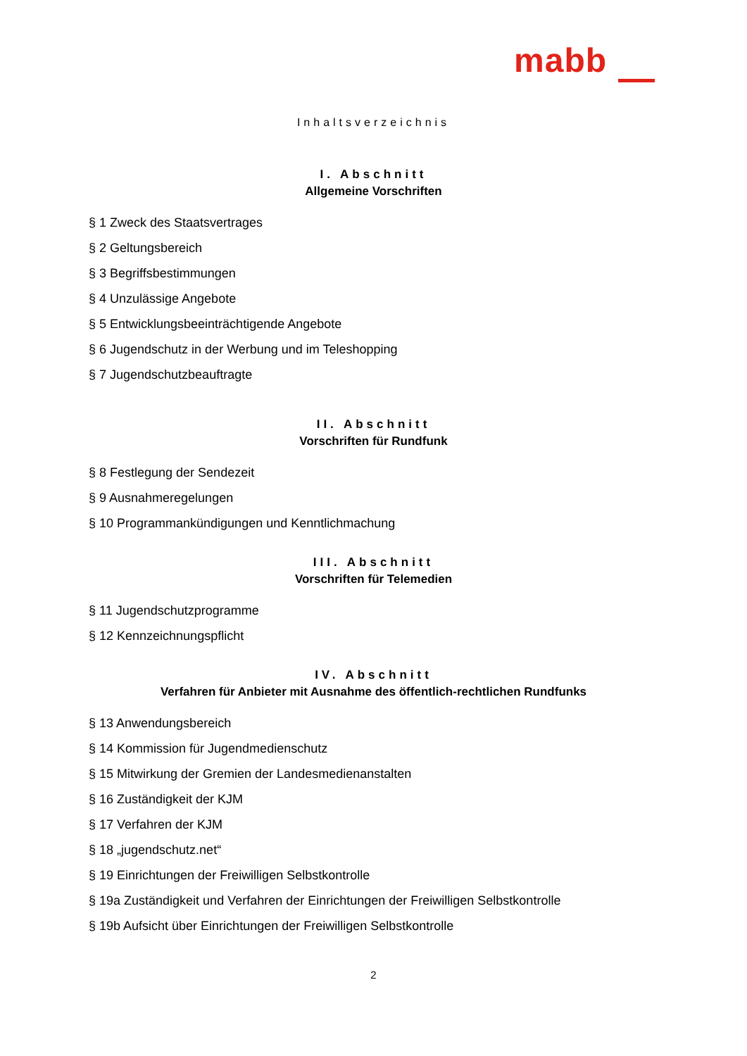mabb
Inhaltsverzeichnis
I. Abschnitt
Allgemeine Vorschriften
§ 1 Zweck des Staatsvertrages
§ 2 Geltungsbereich
§ 3 Begriffsbestimmungen
§ 4 Unzulässige Angebote
§ 5 Entwicklungsbeeinträchtigende Angebote
§ 6 Jugendschutz in der Werbung und im Teleshopping
§ 7 Jugendschutzbeauftragte
II. Abschnitt
Vorschriften für Rundfunk
§ 8 Festlegung der Sendezeit
§ 9 Ausnahmeregelungen
§ 10 Programmankündigungen und Kenntlichmachung
III. Abschnitt
Vorschriften für Telemedien
§ 11 Jugendschutzprogramme
§ 12 Kennzeichnungspflicht
IV. Abschnitt
Verfahren für Anbieter mit Ausnahme des öffentlich-rechtlichen Rundfunks
§ 13 Anwendungsbereich
§ 14 Kommission für Jugendmedienschutz
§ 15 Mitwirkung der Gremien der Landesmedienanstalten
§ 16 Zuständigkeit der KJM
§ 17 Verfahren der KJM
§ 18 „jugendschutz.net“
§ 19 Einrichtungen der Freiwilligen Selbstkontrolle
§ 19a Zuständigkeit und Verfahren der Einrichtungen der Freiwilligen Selbstkontrolle
§ 19b Aufsicht über Einrichtungen der Freiwilligen Selbstkontrolle
2